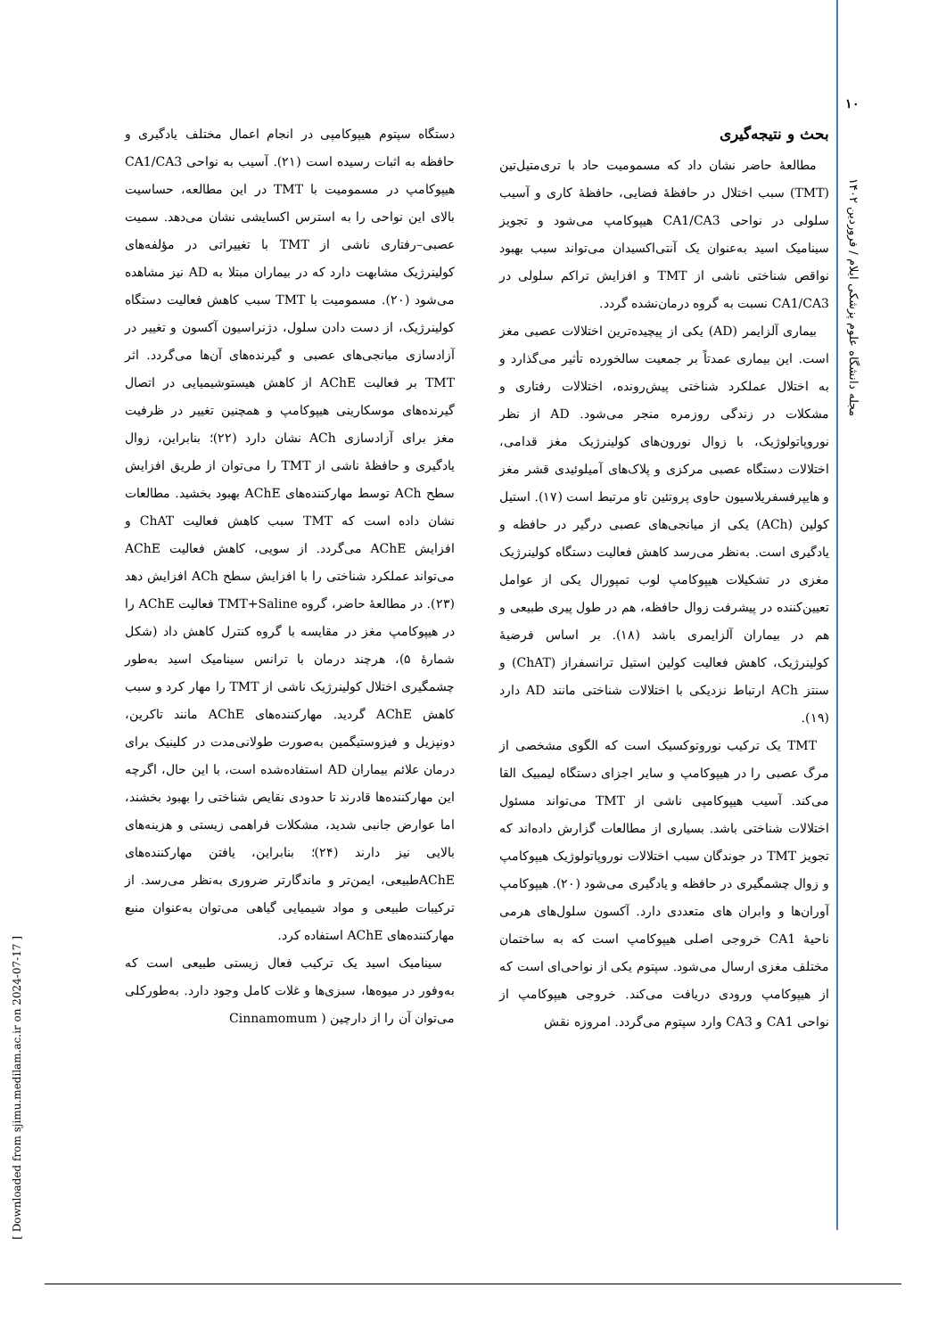۱۰
مجله دانشگاه علوم پزشکی ایلام / فروردین ۱۴۰۲
[ Downloaded from sjimu.medilam.ac.ir on 2024-07-17 ]
بحث و نتیجه‌گیری
مطالعهٔ حاضر نشان داد که مسمومیت حاد با تری‌متیل‌تین (TMT) سبب اختلال در حافظهٔ فضایی، حافظهٔ کاری و آسیب سلولی در نواحی CA1/CA3 هیپوکامپ می‌شود و تجویز سینامیک اسید به‌عنوان یک آنتی‌اکسیدان می‌تواند سبب بهبود نواقص شناختی ناشی از TMT و افزایش تراکم سلولی در CA1/CA3 نسبت به گروه درمان‌نشده گردد.
بیماری آلزایمر (AD) یکی از پیچیده‌ترین اختلالات عصبی مغز است. این بیماری عمدتاً بر جمعیت سالخورده تأثیر می‌گذارد و به اختلال عملکرد شناختی پیش‌رونده، اختلالات رفتاری و مشکلات در زندگی روزمره منجر می‌شود. AD از نظر نوروپاتولوژیک، با زوال نورون‌های کولینرژیک مغز قدامی، اختلالات دستگاه عصبی مرکزی و پلاک‌های آمیلوئیدی قشر مغز و هایپرفسفریلاسیون حاوی پروتئین تاو مرتبط است (۱۷). استیل کولین (ACh) یکی از میانجی‌های عصبی درگیر در حافظه و یادگیری است. به‌نظر می‌رسد کاهش فعالیت دستگاه کولینرژیک مغزی در تشکیلات هیپوکامپ لوب تمپورال یکی از عوامل تعیین‌کننده در پیشرفت زوال حافظه، هم در طول پیری طبیعی و هم در بیماران آلزایمری باشد (۱۸). بر اساس فرضیهٔ کولینرژیک، کاهش فعالیت کولین استیل ترانسفراز (ChAT) و سنتز ACh ارتباط نزدیکی با اختلالات شناختی مانند AD دارد (۱۹).
TMT یک ترکیب نوروتوکسیک است که الگوی مشخصی از مرگ عصبی را در هیپوکامپ و سایر اجزای دستگاه لیمبیک القا می‌کند. آسیب هیپوکامپی ناشی از TMT می‌تواند مسئول اختلالات شناختی باشد. بسیاری از مطالعات گزارش داده‌اند که تجویز TMT در جوندگان سبب اختلالات نوروپاتولوژیک هیپوکامپ و زوال چشمگیری در حافظه و یادگیری می‌شود (۲۰). هیپوکامپ آوران‌ها و وابران های متعددی دارد. آکسون سلول‌های هرمی ناحیهٔ CA1 خروجی اصلی هیپوکامپ است که به ساختمان مختلف مغزی ارسال می‌شود. سپتوم یکی از نواحی‌ای است که از هیپوکامپ ورودی دریافت می‌کند. خروجی هیپوکامپ از نواحی CA1 و CA3 وارد سپتوم می‌گردد. امروزه نقش
دستگاه سپتوم هیپوکامپی در انجام اعمال مختلف یادگیری و حافظه به اثبات رسیده است (۲۱). آسیب به نواحی CA1/CA3 هیپوکامپ در مسمومیت با TMT در این مطالعه، حساسیت بالای این نواحی را به استرس اکسایشی نشان می‌دهد. سمیت عصبی–رفتاری ناشی از TMT با تغییراتی در مؤلفه‌های کولینرژیک مشابهت دارد که در بیماران مبتلا به AD نیز مشاهده می‌شود (۲۰). مسمومیت با TMT سبب کاهش فعالیت دستگاه کولینرژیک، از دست دادن سلول، دژنراسیون آکسون و تغییر در آزادسازی میانجی‌های عصبی و گیرنده‌های آن‌ها می‌گردد. اثر TMT بر فعالیت AChE از کاهش هیستوشیمیایی در اتصال گیرنده‌های موسکارینی هیپوکامپ و همچنین تغییر در ظرفیت مغز برای آزادسازی ACh نشان دارد (۲۲)؛ بنابراین، زوال یادگیری و حافظهٔ ناشی از TMT را می‌توان از طریق افزایش سطح ACh توسط مهارکننده‌های AChE بهبود بخشید. مطالعات نشان داده است که TMT سبب کاهش فعالیت ChAT و افزایش AChE می‌گردد. از سویی، کاهش فعالیت AChE می‌تواند عملکرد شناختی را با افزایش سطح ACh افزایش دهد (۲۳). در مطالعهٔ حاضر، گروه TMT+Saline فعالیت AChE را در هیپوکامپ مغز در مقایسه با گروه کنترل کاهش داد (شکل شمارهٔ ۵)، هرچند درمان با ترانس سینامیک اسید به‌طور چشمگیری اختلال کولینرژیک ناشی از TMT را مهار کرد و سبب کاهش AChE گردید. مهارکننده‌های AChE مانند تاکرین، دونپزیل و فیزوستیگمین به‌صورت طولانی‌مدت در کلینیک برای درمان علائم بیماران AD استفاده‌شده است، با این حال، اگرچه این مهارکننده‌ها قادرند تا حدودی نقایص شناختی را بهبود بخشند، اما عوارض جانبی شدید، مشکلات فراهمی زیستی و هزینه‌های بالایی نیز دارند (۲۴)؛ بنابراین، یافتن مهارکننده‌های AChEطبیعی، ایمن‌تر و ماندگارتر ضروری به‌نظر می‌رسد. از ترکیبات طبیعی و مواد شیمیایی گیاهی می‌توان به‌عنوان منبع مهارکننده‌های AChE استفاده کرد.
سینامیک اسید یک ترکیب فعال زیستی طبیعی است که به‌وفور در میوه‌ها، سبزی‌ها و غلات کامل وجود دارد. به‌طورکلی می‌توان آن را از دارچین ( Cinnamomum